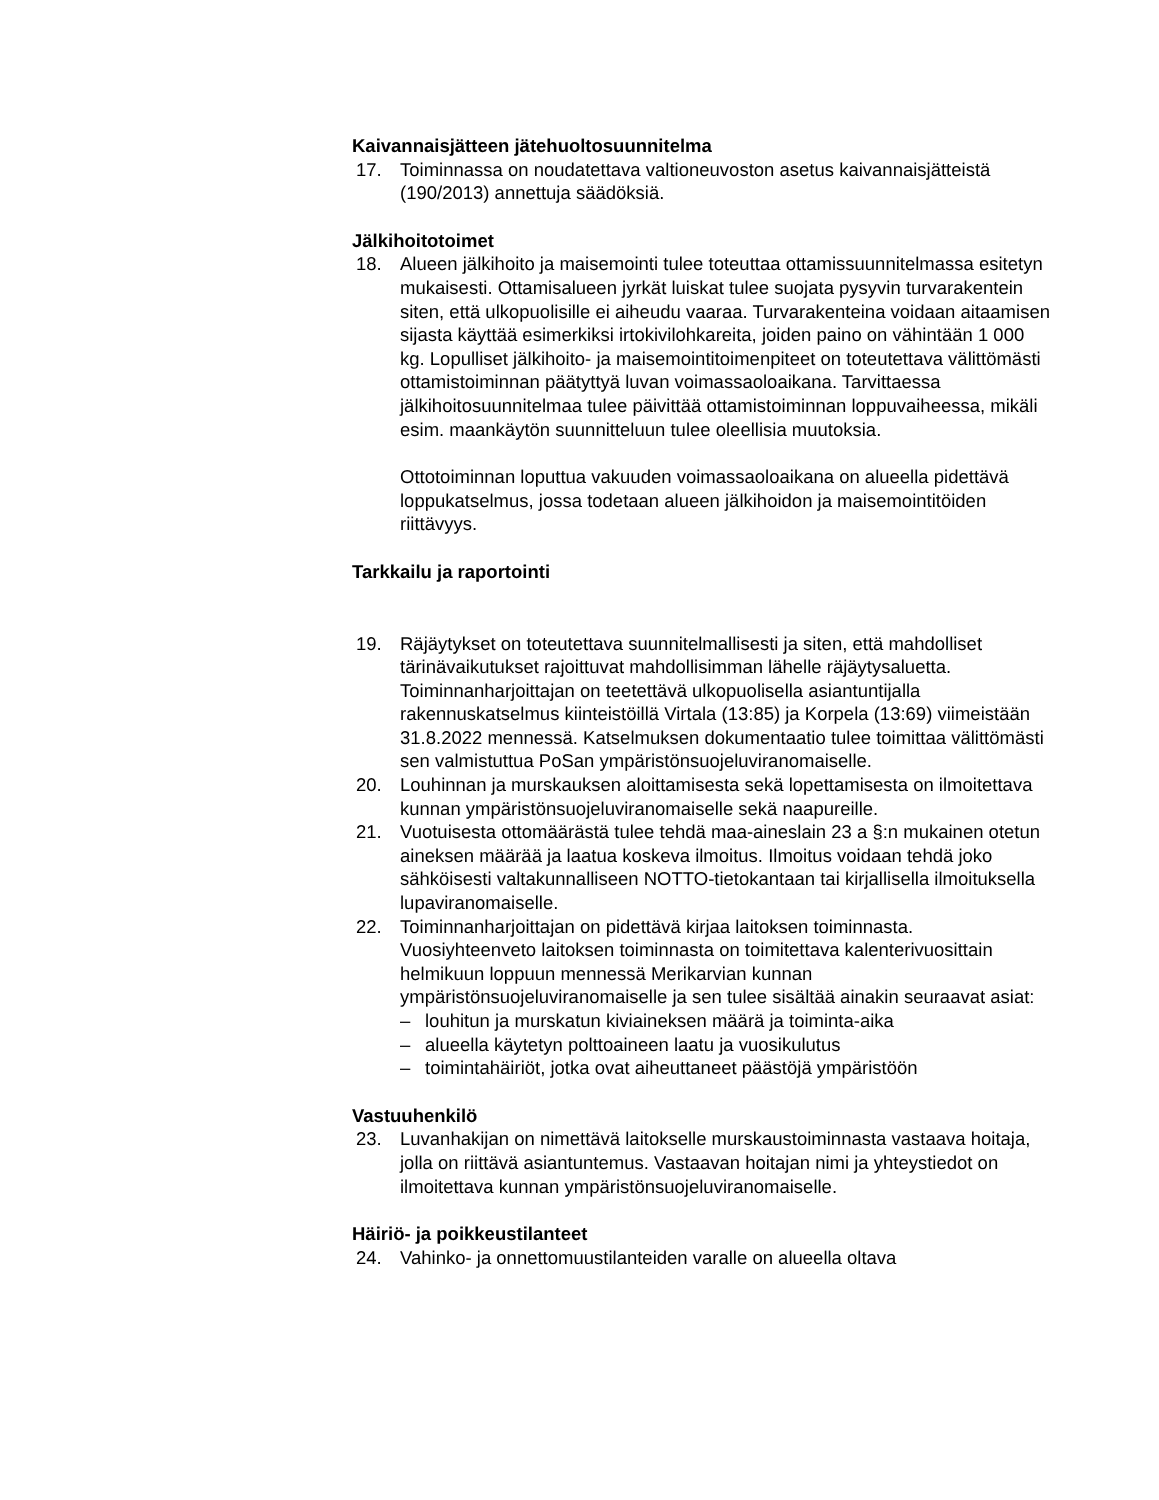Kaivannaisjätteen jätehuoltosuunnitelma
17. Toiminnassa on noudatettava valtioneuvoston asetus kaivannaisjätteistä (190/2013) annettuja säädöksiä.
Jälkihoitotoimet
18. Alueen jälkihoito ja maisemointi tulee toteuttaa ottamissuunnitelmassa esitetyn mukaisesti. Ottamisalueen jyrkät luiskat tulee suojata pysyvin turvarakentein siten, että ulkopuolisille ei aiheudu vaaraa. Turvarakenteina voidaan aitaamisen sijasta käyttää esimerkiksi irtokivilohkareita, joiden paino on vähintään 1 000 kg. Lopulliset jälkihoito- ja maisemointitoimenpiteet on toteutettava välittömästi ottamistoiminnan päätyttyä luvan voimassaoloaikana. Tarvittaessa jälkihoitosuunnitelmaa tulee päivittää ottamistoiminnan loppuvaiheessa, mikäli esim. maankäytön suunnitteluun tulee oleellisia muutoksia.
Ottotoiminnan loputtua vakuuden voimassaoloaikana on alueella pidettävä loppukatselmus, jossa todetaan alueen jälkihoidon ja maisemointitöiden riittävyys.
Tarkkailu ja raportointi
19. Räjäytykset on toteutettava suunnitelmallisesti ja siten, että mahdolliset tärinävaikutukset rajoittuvat mahdollisimman lähelle räjäytysaluetta. Toiminnanharjoittajan on teetettävä ulkopuolisella asiantuntijalla rakennuskatselmus kiinteistöillä Virtala (13:85) ja Korpela (13:69) viimeistään 31.8.2022 mennessä. Katselmuksen dokumentaatio tulee toimittaa välittömästi sen valmistuttua PoSan ympäristönsuojeluviranomaiselle.
20. Louhinnan ja murskauksen aloittamisesta sekä lopettamisesta on ilmoitettava kunnan ympäristönsuojeluviranomaiselle sekä naapureille.
21. Vuotuisesta ottomäärästä tulee tehdä maa-aineslain 23 a §:n mukainen otetun aineksen määrää ja laatua koskeva ilmoitus. Ilmoitus voidaan tehdä joko sähköisesti valtakunnalliseen NOTTO-tietokantaan tai kirjallisella ilmoituksella lupaviranomaiselle.
22. Toiminnanharjoittajan on pidettävä kirjaa laitoksen toiminnasta. Vuosiyhteenveto laitoksen toiminnasta on toimitettava kalenterivuosittain helmikuun loppuun mennessä Merikarvian kunnan ympäristönsuojeluviranomaiselle ja sen tulee sisältää ainakin seuraavat asiat:
– louhitun ja murskatun kiviaineksen määrä ja toiminta-aika
– alueella käytetyn polttoaineen laatu ja vuosikulutus
– toimintahäiriöt, jotka ovat aiheuttaneet päästöjä ympäristöön
Vastuuhenkilö
23. Luvanhakijan on nimettävä laitokselle murskaustoiminnasta vastaava hoitaja, jolla on riittävä asiantuntemus. Vastaavan hoitajan nimi ja yhteystiedot on ilmoitettava kunnan ympäristönsuojeluviranomaiselle.
Häiriö- ja poikkeustilanteet
24. Vahinko- ja onnettomuustilanteiden varalle on alueella oltava